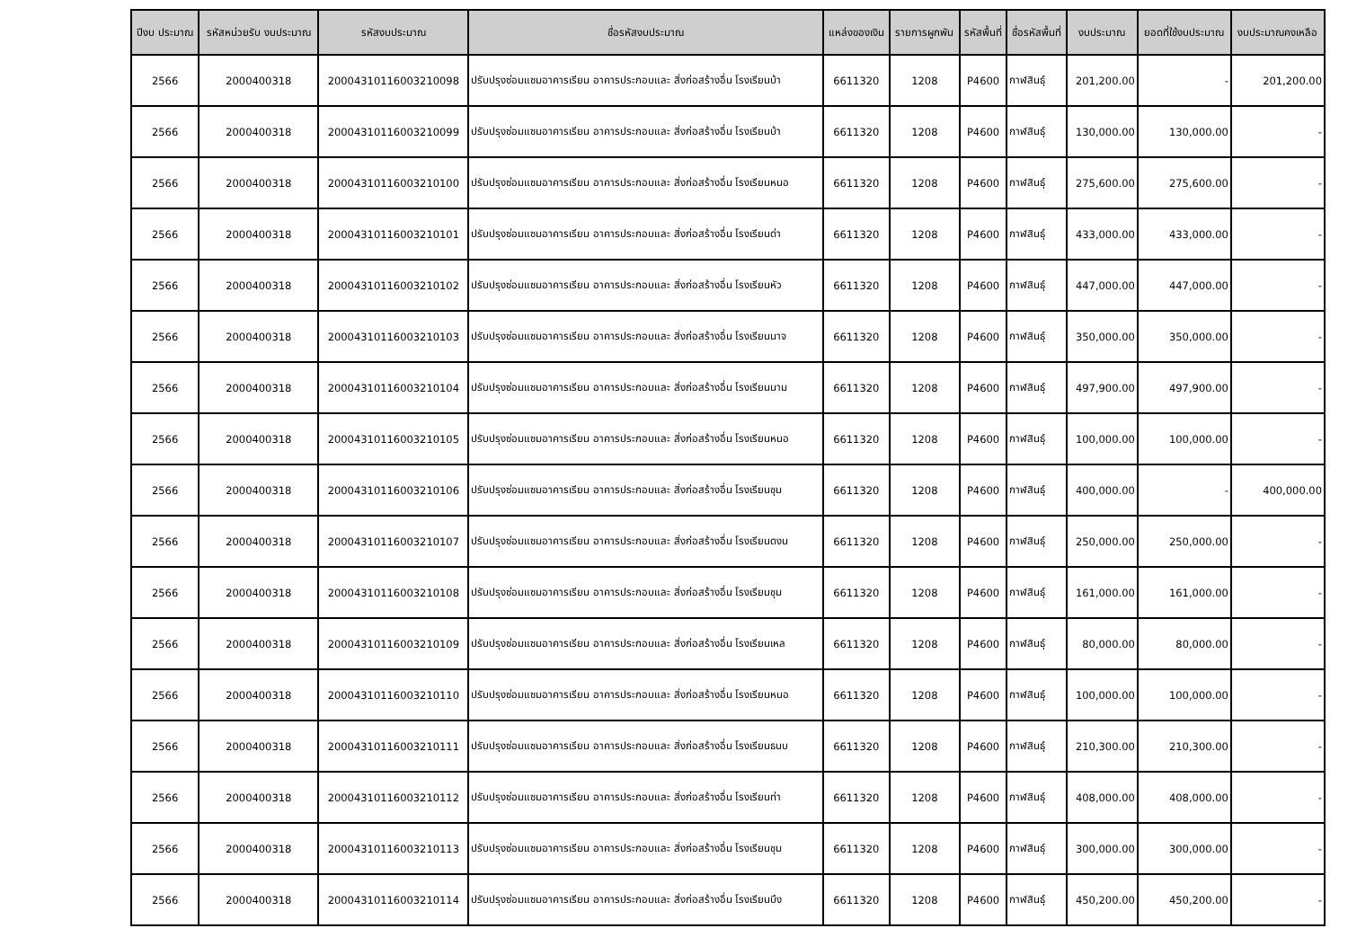| ปีงบ ประมาณ | รหัสหน่วยรับ งบประมาณ | รหัสงบประมาณ | ชื่อรหัสงบประมาณ | แหล่งของเงิน | รายการผูกพัน | รหัสพื้นที่ | ชื่อรหัสพื้นที่ | งบประมาณ | ยอดที่ใช้งบประมาณ | งบประมาณคงเหลือ |
| --- | --- | --- | --- | --- | --- | --- | --- | --- | --- | --- |
| 2566 | 2000400318 | 20004310116003210098 | ปรับปรุงซ่อมแซมอาคารเรียน อาคารประกอบและ สิ่งก่อสร้างอื่น โรงเรียนบ้า | 6611320 | 1208 | P4600 | กาฬสินธุ์ | 201,200.00 | - | 201,200.00 |
| 2566 | 2000400318 | 20004310116003210099 | ปรับปรุงซ่อมแซมอาคารเรียน อาคารประกอบและ สิ่งก่อสร้างอื่น โรงเรียนบ้า | 6611320 | 1208 | P4600 | กาฬสินธุ์ | 130,000.00 | 130,000.00 | - |
| 2566 | 2000400318 | 20004310116003210100 | ปรับปรุงซ่อมแซมอาคารเรียน อาคารประกอบและ สิ่งก่อสร้างอื่น โรงเรียนหนอ | 6611320 | 1208 | P4600 | กาฬสินธุ์ | 275,600.00 | 275,600.00 | - |
| 2566 | 2000400318 | 20004310116003210101 | ปรับปรุงซ่อมแซมอาคารเรียน อาคารประกอบและ สิ่งก่อสร้างอื่น โรงเรียนด่า | 6611320 | 1208 | P4600 | กาฬสินธุ์ | 433,000.00 | 433,000.00 | - |
| 2566 | 2000400318 | 20004310116003210102 | ปรับปรุงซ่อมแซมอาคารเรียน อาคารประกอบและ สิ่งก่อสร้างอื่น โรงเรียนหัว | 6611320 | 1208 | P4600 | กาฬสินธุ์ | 447,000.00 | 447,000.00 | - |
| 2566 | 2000400318 | 20004310116003210103 | ปรับปรุงซ่อมแซมอาคารเรียน อาคารประกอบและ สิ่งก่อสร้างอื่น โรงเรียนนาจ | 6611320 | 1208 | P4600 | กาฬสินธุ์ | 350,000.00 | 350,000.00 | - |
| 2566 | 2000400318 | 20004310116003210104 | ปรับปรุงซ่อมแซมอาคารเรียน อาคารประกอบและ สิ่งก่อสร้างอื่น โรงเรียนนาม | 6611320 | 1208 | P4600 | กาฬสินธุ์ | 497,900.00 | 497,900.00 | - |
| 2566 | 2000400318 | 20004310116003210105 | ปรับปรุงซ่อมแซมอาคารเรียน อาคารประกอบและ สิ่งก่อสร้างอื่น โรงเรียนหนอ | 6611320 | 1208 | P4600 | กาฬสินธุ์ | 100,000.00 | 100,000.00 | - |
| 2566 | 2000400318 | 20004310116003210106 | ปรับปรุงซ่อมแซมอาคารเรียน อาคารประกอบและ สิ่งก่อสร้างอื่น โรงเรียนชุม | 6611320 | 1208 | P4600 | กาฬสินธุ์ | 400,000.00 | - | 400,000.00 |
| 2566 | 2000400318 | 20004310116003210107 | ปรับปรุงซ่อมแซมอาคารเรียน อาคารประกอบและ สิ่งก่อสร้างอื่น โรงเรียนดงน | 6611320 | 1208 | P4600 | กาฬสินธุ์ | 250,000.00 | 250,000.00 | - |
| 2566 | 2000400318 | 20004310116003210108 | ปรับปรุงซ่อมแซมอาคารเรียน อาคารประกอบและ สิ่งก่อสร้างอื่น โรงเรียนชุม | 6611320 | 1208 | P4600 | กาฬสินธุ์ | 161,000.00 | 161,000.00 | - |
| 2566 | 2000400318 | 20004310116003210109 | ปรับปรุงซ่อมแซมอาคารเรียน อาคารประกอบและ สิ่งก่อสร้างอื่น โรงเรียนเหล | 6611320 | 1208 | P4600 | กาฬสินธุ์ | 80,000.00 | 80,000.00 | - |
| 2566 | 2000400318 | 20004310116003210110 | ปรับปรุงซ่อมแซมอาคารเรียน อาคารประกอบและ สิ่งก่อสร้างอื่น โรงเรียนหนอ | 6611320 | 1208 | P4600 | กาฬสินธุ์ | 100,000.00 | 100,000.00 | - |
| 2566 | 2000400318 | 20004310116003210111 | ปรับปรุงซ่อมแซมอาคารเรียน อาคารประกอบและ สิ่งก่อสร้างอื่น โรงเรียนธนบ | 6611320 | 1208 | P4600 | กาฬสินธุ์ | 210,300.00 | 210,300.00 | - |
| 2566 | 2000400318 | 20004310116003210112 | ปรับปรุงซ่อมแซมอาคารเรียน อาคารประกอบและ สิ่งก่อสร้างอื่น โรงเรียนท่า | 6611320 | 1208 | P4600 | กาฬสินธุ์ | 408,000.00 | 408,000.00 | - |
| 2566 | 2000400318 | 20004310116003210113 | ปรับปรุงซ่อมแซมอาคารเรียน อาคารประกอบและ สิ่งก่อสร้างอื่น โรงเรียนชุม | 6611320 | 1208 | P4600 | กาฬสินธุ์ | 300,000.00 | 300,000.00 | - |
| 2566 | 2000400318 | 20004310116003210114 | ปรับปรุงซ่อมแซมอาคารเรียน อาคารประกอบและ สิ่งก่อสร้างอื่น โรงเรียนบึง | 6611320 | 1208 | P4600 | กาฬสินธุ์ | 450,200.00 | 450,200.00 | - |